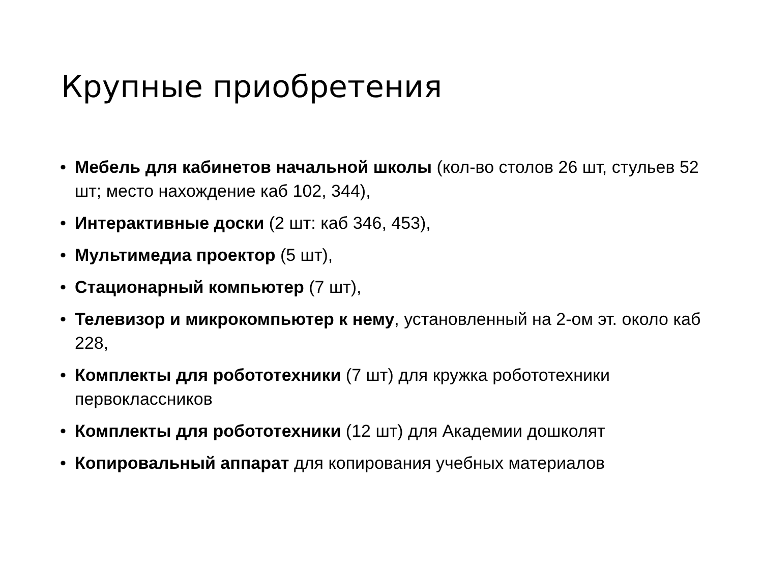Крупные приобретения
• Мебель для кабинетов начальной школы (кол-во столов 26 шт, стульев 52 шт; место нахождение каб 102, 344),
• Интерактивные доски (2 шт: каб 346, 453),
• Мультимедиа проектор (5 шт),
• Стационарный компьютер (7 шт),
• Телевизор и микрокомпьютер к нему, установленный на 2-ом эт. около каб 228,
• Комплекты для робототехники (7 шт) для кружка робототехники первоклассников
• Комплекты для робототехники (12 шт) для Академии дошколят
• Копировальный аппарат для копирования учебных материалов